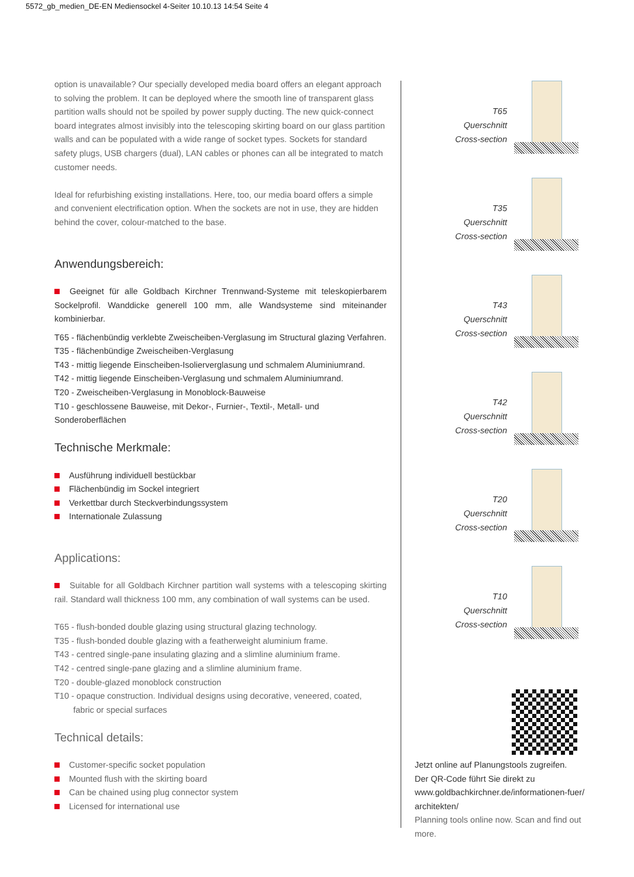5572_gb_medien_DE-EN Mediensockel 4-Seiter 10.10.13 14:54 Seite 4
option is unavailable? Our specially developed media board offers an elegant approach to solving the problem. It can be deployed where the smooth line of transparent glass partition walls should not be spoiled by power supply ducting. The new quick-connect board integrates almost invisibly into the telescoping skirting board on our glass partition walls and can be populated with a wide range of socket types. Sockets for standard safety plugs, USB chargers (dual), LAN cables or phones can all be integrated to match customer needs.
Ideal for refurbishing existing installations. Here, too, our media board offers a simple and convenient electrification option. When the sockets are not in use, they are hidden behind the cover, colour-matched to the base.
Anwendungsbereich:
Geeignet für alle Goldbach Kirchner Trennwand-Systeme mit teleskopierbarem Sockelprofil. Wanddicke generell 100 mm, alle Wandsysteme sind miteinander kombinierbar.
T65 - flächenbündig verklebte Zweischeiben-Verglasung im Structural glazing Verfahren.
T35 - flächenbündige Zweischeiben-Verglasung
T43 - mittig liegende Einscheiben-Isolierverglasung und schmalem Aluminiumrand.
T42 - mittig liegende Einscheiben-Verglasung und schmalem Aluminiumrand.
T20 - Zweischeiben-Verglasung in Monoblock-Bauweise
T10 - geschlossene Bauweise, mit Dekor-, Furnier-, Textil-, Metall- und Sonderoberflächen
Technische Merkmale:
Ausführung individuell bestückbar
Flächenbündig im Sockel integriert
Verkettbar durch Steckverbindungssystem
Internationale Zulassung
Applications:
Suitable for all Goldbach Kirchner partition wall systems with a telescoping skirting rail. Standard wall thickness 100 mm, any combination of wall systems can be used.
T65 - flush-bonded double glazing using structural glazing technology.
T35 - flush-bonded double glazing with a featherweight aluminium frame.
T43 - centred single-pane insulating glazing and a slimline aluminium frame.
T42 - centred single-pane glazing and a slimline aluminium frame.
T20 - double-glazed monoblock construction
T10 - opaque construction. Individual designs using decorative, veneered, coated,
fabric or special surfaces
Technical details:
Customer-specific socket population
Mounted flush with the skirting board
Can be chained using plug connector system
Licensed for international use
T65
Querschnitt
Cross-section
T35
Querschnitt
Cross-section
T43
Querschnitt
Cross-section
T42
Querschnitt
Cross-section
T20
Querschnitt
Cross-section
T10
Querschnitt
Cross-section
Jetzt online auf Planungstools zugreifen.
Der QR-Code führt Sie direkt zu
www.goldbachkirchner.de/informationen-fuer/
architekten/
Planning tools online now. Scan and find out more.